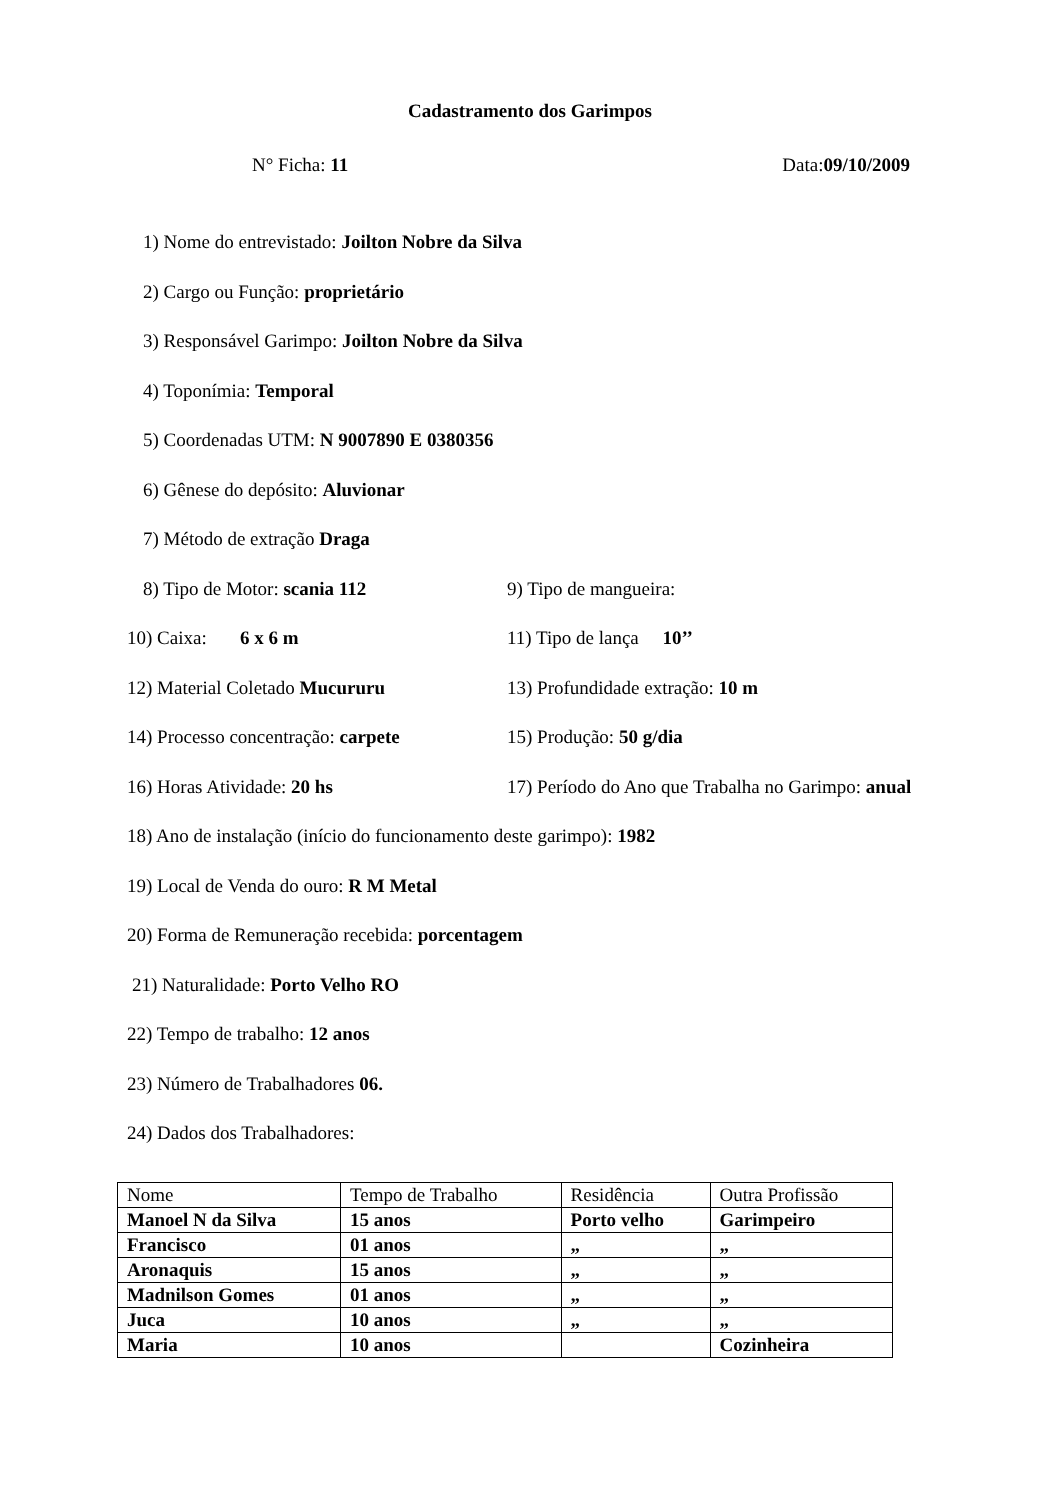Cadastramento dos Garimpos
N° Ficha: 11 Data:09/10/2009
1) Nome do entrevistado: Joilton Nobre da Silva
2) Cargo ou Função: proprietário
3) Responsável Garimpo: Joilton Nobre da Silva
4) Toponímia: Temporal
5) Coordenadas UTM: N 9007890 E 0380356
6) Gênese do depósito: Aluvionar
7) Método de extração Draga
8) Tipo de Motor: scania 112 9) Tipo de mangueira:
10) Caixa: 6 x 6 m 11) Tipo de lança 10’’
12) Material Coletado Mucururu 13) Profundidade extração: 10 m
14) Processo concentração: carpete 15) Produção: 50 g/dia
16) Horas Atividade: 20 hs 17) Período do Ano que Trabalha no Garimpo: anual
18) Ano de instalação (início do funcionamento deste garimpo): 1982
19) Local de Venda do ouro: R M Metal
20) Forma de Remuneração recebida: porcentagem
21) Naturalidade: Porto Velho RO
22) Tempo de trabalho: 12 anos
23) Número de Trabalhadores 06.
24) Dados dos Trabalhadores:
| Nome | Tempo de Trabalho | Residência | Outra Profissão |
| --- | --- | --- | --- |
| Manoel N da Silva | 15 anos | Porto velho | Garimpeiro |
| Francisco | 01 anos | „ | „ |
| Aronaquis | 15 anos | „ | „ |
| Madnilson Gomes | 01 anos | „ | „ |
| Juca | 10 anos | „ | „ |
| Maria | 10 anos | | Cozinheira |